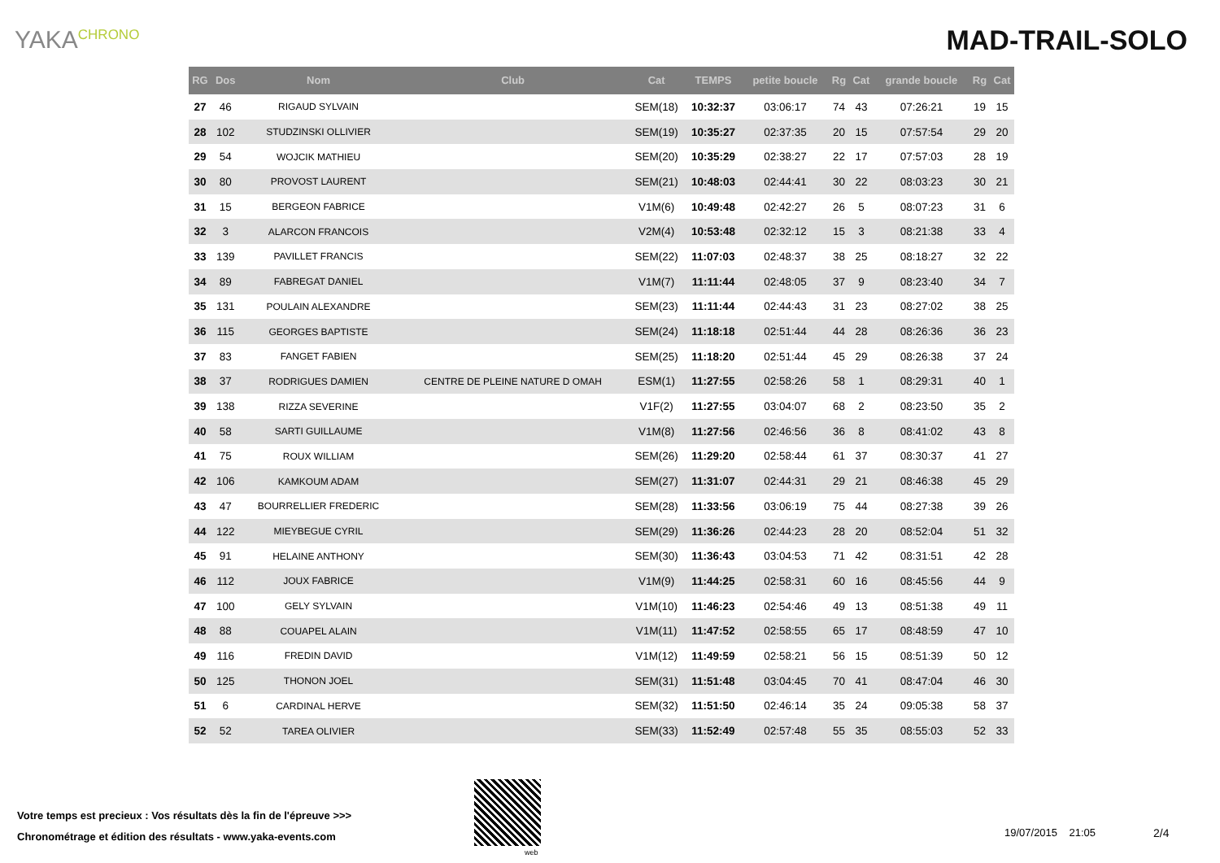YAKA<sup>CHRONO</sup>
MAD-TRAIL-SOLO
| RG | Dos | Nom | Club | Cat | TEMPS | petite boucle | Rg | Cat | grande boucle | Rg | Cat |
| --- | --- | --- | --- | --- | --- | --- | --- | --- | --- | --- | --- |
| 27 | 46 | RIGAUD SYLVAIN | | SEM(18) | 10:32:37 | 03:06:17 | 74 | 43 | 07:26:21 | 19 | 15 |
| 28 | 102 | STUDZINSKI OLLIVIER | | SEM(19) | 10:35:27 | 02:37:35 | 20 | 15 | 07:57:54 | 29 | 20 |
| 29 | 54 | WOJCIK MATHIEU | | SEM(20) | 10:35:29 | 02:38:27 | 22 | 17 | 07:57:03 | 28 | 19 |
| 30 | 80 | PROVOST LAURENT | | SEM(21) | 10:48:03 | 02:44:41 | 30 | 22 | 08:03:23 | 30 | 21 |
| 31 | 15 | BERGEON FABRICE | | V1M(6) | 10:49:48 | 02:42:27 | 26 | 5 | 08:07:23 | 31 | 6 |
| 32 | 3 | ALARCON FRANCOIS | | V2M(4) | 10:53:48 | 02:32:12 | 15 | 3 | 08:21:38 | 33 | 4 |
| 33 | 139 | PAVILLET FRANCIS | | SEM(22) | 11:07:03 | 02:48:37 | 38 | 25 | 08:18:27 | 32 | 22 |
| 34 | 89 | FABREGAT DANIEL | | V1M(7) | 11:11:44 | 02:48:05 | 37 | 9 | 08:23:40 | 34 | 7 |
| 35 | 131 | POULAIN ALEXANDRE | | SEM(23) | 11:11:44 | 02:44:43 | 31 | 23 | 08:27:02 | 38 | 25 |
| 36 | 115 | GEORGES BAPTISTE | | SEM(24) | 11:18:18 | 02:51:44 | 44 | 28 | 08:26:36 | 36 | 23 |
| 37 | 83 | FANGET FABIEN | | SEM(25) | 11:18:20 | 02:51:44 | 45 | 29 | 08:26:38 | 37 | 24 |
| 38 | 37 | RODRIGUES DAMIEN | CENTRE DE PLEINE NATURE D OMAH | ESM(1) | 11:27:55 | 02:58:26 | 58 | 1 | 08:29:31 | 40 | 1 |
| 39 | 138 | RIZZA SEVERINE | | V1F(2) | 11:27:55 | 03:04:07 | 68 | 2 | 08:23:50 | 35 | 2 |
| 40 | 58 | SARTI GUILLAUME | | V1M(8) | 11:27:56 | 02:46:56 | 36 | 8 | 08:41:02 | 43 | 8 |
| 41 | 75 | ROUX WILLIAM | | SEM(26) | 11:29:20 | 02:58:44 | 61 | 37 | 08:30:37 | 41 | 27 |
| 42 | 106 | KAMKOUM ADAM | | SEM(27) | 11:31:07 | 02:44:31 | 29 | 21 | 08:46:38 | 45 | 29 |
| 43 | 47 | BOURRELLIER FREDERIC | | SEM(28) | 11:33:56 | 03:06:19 | 75 | 44 | 08:27:38 | 39 | 26 |
| 44 | 122 | MIEYBEGUE CYRIL | | SEM(29) | 11:36:26 | 02:44:23 | 28 | 20 | 08:52:04 | 51 | 32 |
| 45 | 91 | HELAINE ANTHONY | | SEM(30) | 11:36:43 | 03:04:53 | 71 | 42 | 08:31:51 | 42 | 28 |
| 46 | 112 | JOUX FABRICE | | V1M(9) | 11:44:25 | 02:58:31 | 60 | 16 | 08:45:56 | 44 | 9 |
| 47 | 100 | GELY SYLVAIN | | V1M(10) | 11:46:23 | 02:54:46 | 49 | 13 | 08:51:38 | 49 | 11 |
| 48 | 88 | COUAPEL ALAIN | | V1M(11) | 11:47:52 | 02:58:55 | 65 | 17 | 08:48:59 | 47 | 10 |
| 49 | 116 | FREDIN DAVID | | V1M(12) | 11:49:59 | 02:58:21 | 56 | 15 | 08:51:39 | 50 | 12 |
| 50 | 125 | THONON JOEL | | SEM(31) | 11:51:48 | 03:04:45 | 70 | 41 | 08:47:04 | 46 | 30 |
| 51 | 6 | CARDINAL HERVE | | SEM(32) | 11:51:50 | 02:46:14 | 35 | 24 | 09:05:38 | 58 | 37 |
| 52 | 52 | TAREA OLIVIER | | SEM(33) | 11:52:49 | 02:57:48 | 55 | 35 | 08:55:03 | 52 | 33 |
Votre temps est precieux : Vos résultats dès la fin de l'épreuve >>>
Chronométrage et édition des résultats - www.yaka-events.com
web
19/07/2015 21:05 2/4